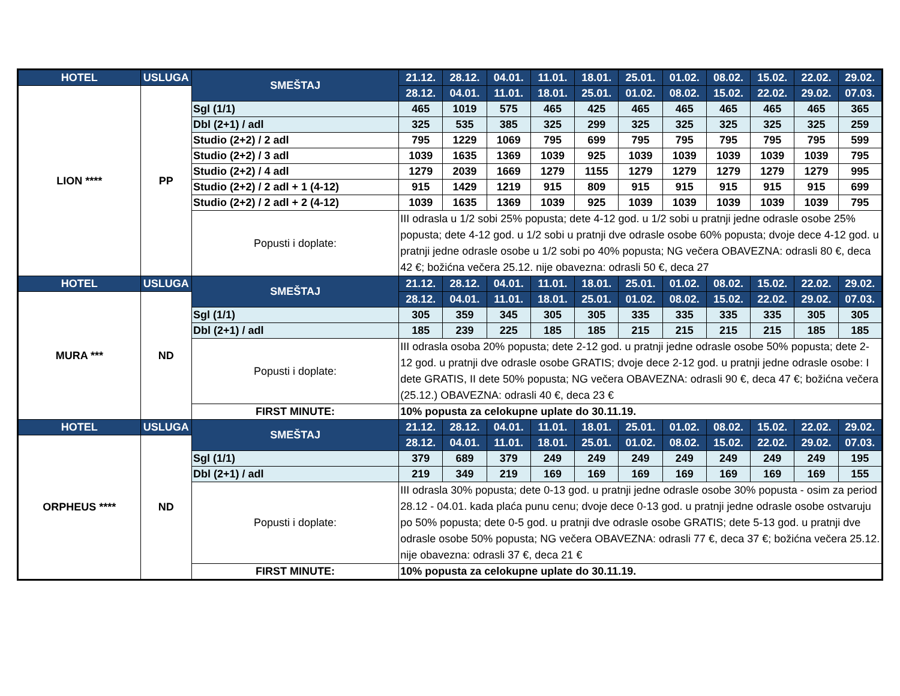| HOTEL | USLUGA | SMEŠTAJ | 21.12. | 28.12. | 04.01. | 11.01. | 18.01. | 25.01. | 01.02. | 08.02. | 15.02. | 22.02. | 29.02. |
| --- | --- | --- | --- | --- | --- | --- | --- | --- | --- | --- | --- | --- | --- |
| LION **** | PP | | 28.12. | 04.01. | 11.01. | 18.01. | 25.01. | 01.02. | 08.02. | 15.02. | 22.02. | 29.02. | 07.03. |
| | | Sgl (1/1) | 465 | 1019 | 575 | 465 | 425 | 465 | 465 | 465 | 465 | 465 | 365 |
| | | Dbl (2+1) / adl | 325 | 535 | 385 | 325 | 299 | 325 | 325 | 325 | 325 | 325 | 259 |
| | | Studio (2+2) / 2 adl | 795 | 1229 | 1069 | 795 | 699 | 795 | 795 | 795 | 795 | 795 | 599 |
| | | Studio (2+2) / 3 adl | 1039 | 1635 | 1369 | 1039 | 925 | 1039 | 1039 | 1039 | 1039 | 1039 | 795 |
| | | Studio (2+2) / 4 adl | 1279 | 2039 | 1669 | 1279 | 1155 | 1279 | 1279 | 1279 | 1279 | 1279 | 995 |
| | | Studio (2+2) / 2 adl + 1 (4-12) | 915 | 1429 | 1219 | 915 | 809 | 915 | 915 | 915 | 915 | 915 | 699 |
| | | Studio (2+2) / 2 adl + 2 (4-12) | 1039 | 1635 | 1369 | 1039 | 925 | 1039 | 1039 | 1039 | 1039 | 1039 | 795 |
| | | Popusti i doplate: | III odrasla u 1/2 sobi 25% popusta; dete 4-12 god. u 1/2 sobi u pratnji jedne odrasle osobe 25% popusta; dete 4-12 god. u 1/2 sobi u pratnji dve odrasle osobe 60% popusta; dvoje dece 4-12 god. u pratnji jedne odrasle osobe u 1/2 sobi po 40% popusta; NG večera OBAVEZNA: odrasli 80 €, deca 42 €; božićna večera 25.12. nije obavezna: odrasli 50 €, deca 27 | | | | | | | | | | |
| HOTEL | USLUGA | SMEŠTAJ | 21.12. | 28.12. | 04.01. | 11.01. | 18.01. | 25.01. | 01.02. | 08.02. | 15.02. | 22.02. | 29.02. |
| MURA *** | ND | | 28.12. | 04.01. | 11.01. | 18.01. | 25.01. | 01.02. | 08.02. | 15.02. | 22.02. | 29.02. | 07.03. |
| | | Sgl (1/1) | 305 | 359 | 345 | 305 | 305 | 335 | 335 | 335 | 335 | 305 | 305 |
| | | Dbl (2+1) / adl | 185 | 239 | 225 | 185 | 185 | 215 | 215 | 215 | 215 | 185 | 185 |
| | | Popusti i doplate: | III odrasla osoba 20% popusta; dete 2-12 god. u pratnji jedne odrasle osobe 50% popusta; dete 2-12 god. u pratnji dve odrasle osobe GRATIS; dvoje dece 2-12 god. u pratnji jedne odrasle osobe: I dete GRATIS, II dete 50% popusta; NG večera OBAVEZNA: odrasli 90 €, deca 47 €; božićna večera (25.12.) OBAVEZNA: odrasli 40 €, deca 23 € | | | | | | | | | | |
| | | FIRST MINUTE: | 10% popusta za celokupne uplate do 30.11.19. | | | | | | | | | | |
| HOTEL | USLUGA | SMEŠTAJ | 21.12. | 28.12. | 04.01. | 11.01. | 18.01. | 25.01. | 01.02. | 08.02. | 15.02. | 22.02. | 29.02. |
| ORPHEUS **** | ND | | 28.12. | 04.01. | 11.01. | 18.01. | 25.01. | 01.02. | 08.02. | 15.02. | 22.02. | 29.02. | 07.03. |
| | | Sgl (1/1) | 379 | 689 | 379 | 249 | 249 | 249 | 249 | 249 | 249 | 249 | 195 |
| | | Dbl (2+1) / adl | 219 | 349 | 219 | 169 | 169 | 169 | 169 | 169 | 169 | 169 | 155 |
| | | Popusti i doplate: | III odrasla 30% popusta; dete 0-13 god. u pratnji jedne odrasle osobe 30% popusta - osim za period 28.12 - 04.01. kada plaća punu cenu; dvoje dece 0-13 god. u pratnji jedne odrasle osobe ostvaruju po 50% popusta; dete 0-5 god. u pratnji dve odrasle osobe GRATIS; dete 5-13 god. u pratnji dve odrasle osobe 50% popusta; NG večera OBAVEZNA: odrasli 77 €, deca 37 €; božićna večera 25.12. nije obavezna: odrasli 37 €, deca 21 € | | | | | | | | | | |
| | | FIRST MINUTE: | 10% popusta za celokupne uplate do 30.11.19. | | | | | | | | | | |